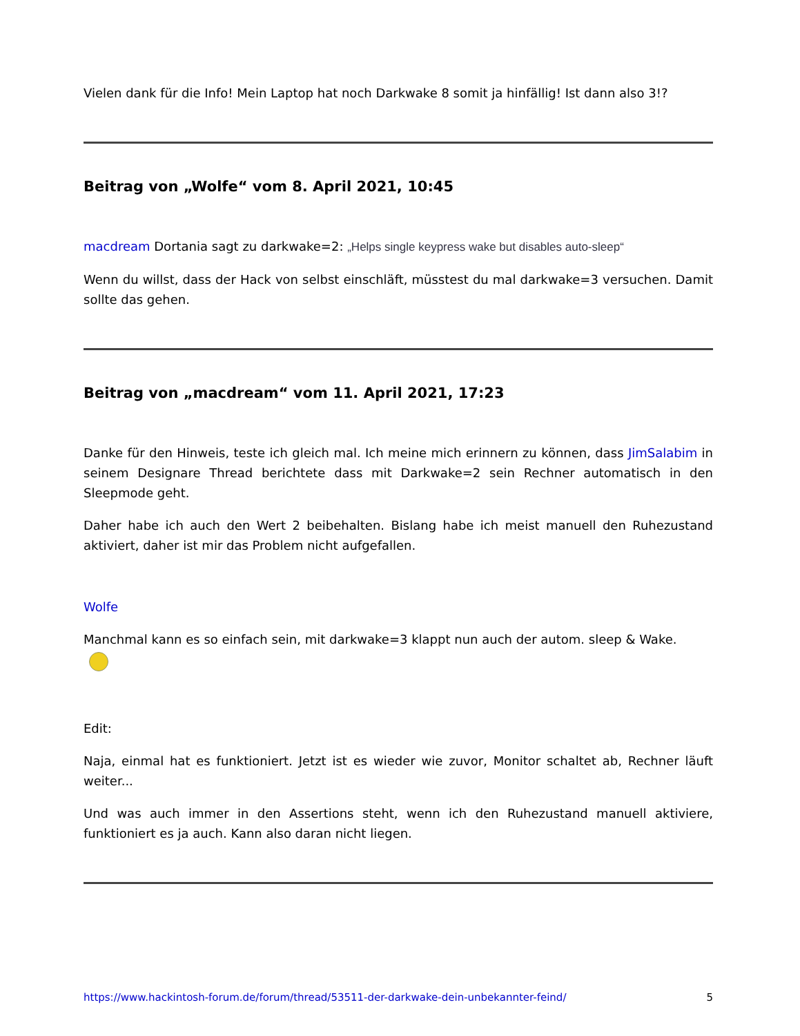Vielen dank für die Info! Mein Laptop hat noch Darkwake 8 somit ja hinfällig! Ist dann also 3!?
Beitrag von „Wolfe“ vom 8. April 2021, 10:45
macdream Dortania sagt zu darkwake=2: „Helps single keypress wake but disables auto-sleep“
Wenn du willst, dass der Hack von selbst einschläft, müsstest du mal darkwake=3 versuchen. Damit sollte das gehen.
Beitrag von „macdream“ vom 11. April 2021, 17:23
Danke für den Hinweis, teste ich gleich mal. Ich meine mich erinnern zu können, dass JimSalabim in seinem Designare Thread berichtete dass mit Darkwake=2 sein Rechner automatisch in den Sleepmode geht.
Daher habe ich auch den Wert 2 beibehalten. Bislang habe ich meist manuell den Ruhezustand aktiviert, daher ist mir das Problem nicht aufgefallen.
Wolfe
Manchmal kann es so einfach sein, mit darkwake=3 klappt nun auch der autom. sleep & Wake.
Edit:
Naja, einmal hat es funktioniert. Jetzt ist es wieder wie zuvor, Monitor schaltet ab, Rechner läuft weiter...
Und was auch immer in den Assertions steht, wenn ich den Ruhezustand manuell aktiviere, funktioniert es ja auch. Kann also daran nicht liegen.
https://www.hackintosh-forum.de/forum/thread/53511-der-darkwake-dein-unbekannter-feind/ 5